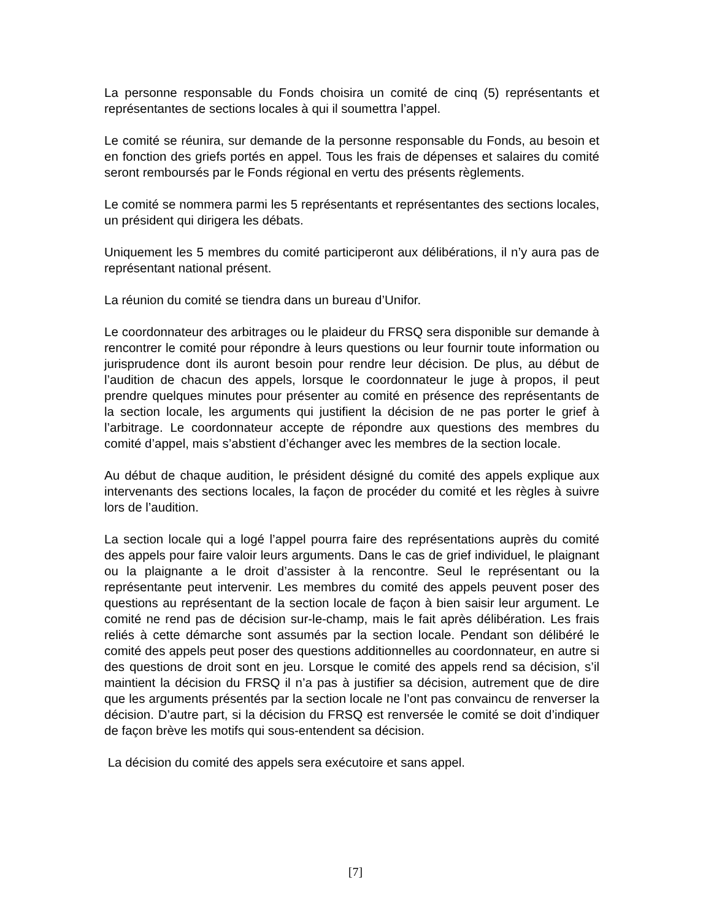La personne responsable du Fonds choisira un comité de cinq (5) représentants et représentantes de sections locales à qui il soumettra l’appel.
Le comité se réunira, sur demande de la personne responsable du Fonds, au besoin et en fonction des griefs portés en appel. Tous les frais de dépenses et salaires du comité seront remboursés par le Fonds régional en vertu des présents règlements.
Le comité se nommera parmi les 5 représentants et représentantes des sections locales, un président qui dirigera les débats.
Uniquement les 5 membres du comité participeront aux délibérations, il n’y aura pas de représentant national présent.
La réunion du comité se tiendra dans un bureau d’Unifor.
Le coordonnateur des arbitrages ou le plaideur du FRSQ sera disponible sur demande à rencontrer le comité pour répondre à leurs questions ou leur fournir toute information ou jurisprudence dont ils auront besoin pour rendre leur décision. De plus, au début de l’audition de chacun des appels, lorsque le coordonnateur le juge à propos, il peut prendre quelques minutes pour présenter au comité en présence des représentants de la section locale, les arguments qui justifient la décision de ne pas porter le grief à l’arbitrage. Le coordonnateur accepte de répondre aux questions des membres du comité d’appel, mais s’abstient d’échanger avec les membres de la section locale.
Au début de chaque audition, le président désigné du comité des appels explique aux intervenants des sections locales, la façon de procéder du comité et les règles à suivre lors de l’audition.
La section locale qui a logé l’appel pourra faire des représentations auprès du comité des appels pour faire valoir leurs arguments. Dans le cas de grief individuel, le plaignant ou la plaignante a le droit d’assister à la rencontre. Seul le représentant ou la représentante peut intervenir. Les membres du comité des appels peuvent poser des questions au représentant de la section locale de façon à bien saisir leur argument. Le comité ne rend pas de décision sur-le-champ, mais le fait après délibération. Les frais reliés à cette démarche sont assumés par la section locale. Pendant son délibéré le comité des appels peut poser des questions additionnelles au coordonnateur, en autre si des questions de droit sont en jeu. Lorsque le comité des appels rend sa décision, s’il maintient la décision du FRSQ il n’a pas à justifier sa décision, autrement que de dire que les arguments présentés par la section locale ne l’ont pas convaincu de renverser la décision. D’autre part, si la décision du FRSQ est renversée le comité se doit d’indiquer de façon brève les motifs qui sous-entendent sa décision.
La décision du comité des appels sera exécutoire et sans appel.
[7]